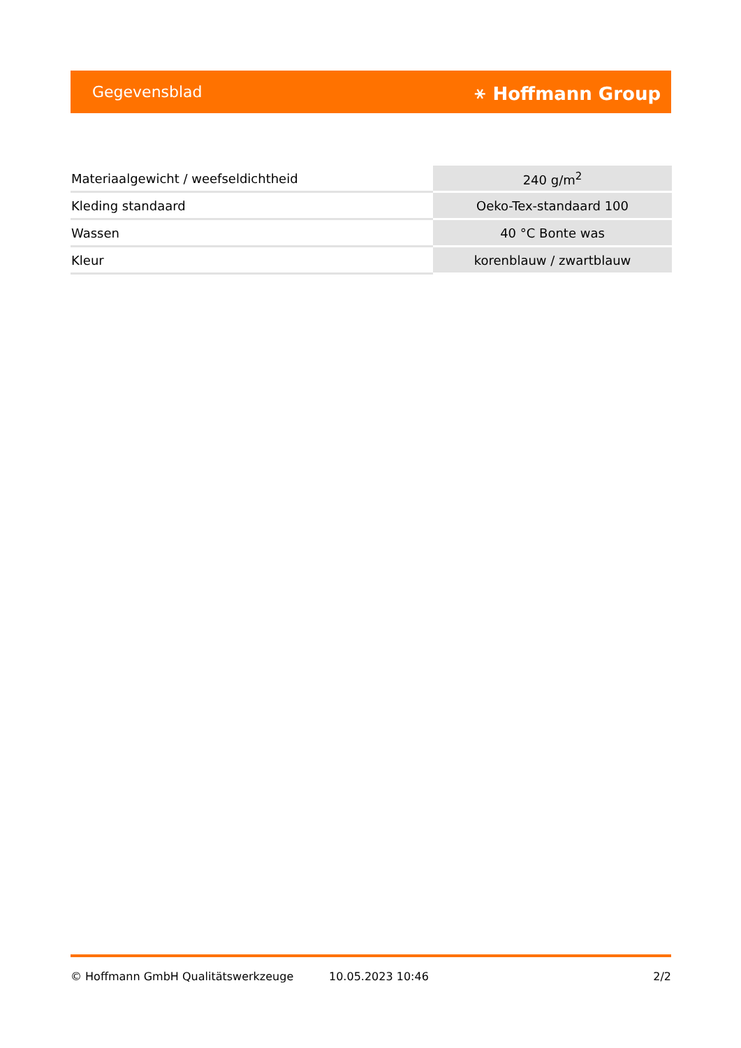Gegevensblad ⚹ Hoffmann Group
| Materiaalgewicht / weefseldichtheid | 240 g/m<sup>2</sup> |
| Kleding standaard | Oeko-Tex-standaard 100 |
| Wassen | 40 °C Bonte was |
| Kleur | korenblauw / zwartblauw |
© Hoffmann GmbH Qualitätswerkzeuge 10.05.2023 10:46 2/2